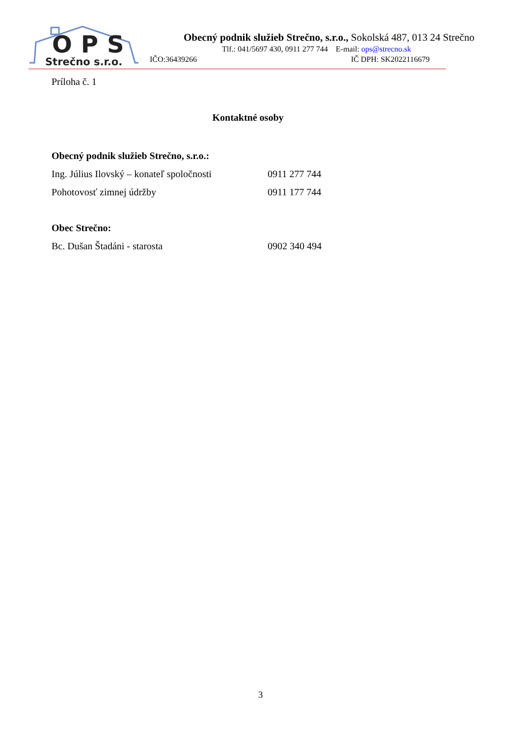OPS
Strečno s.r.o.
Obecný podnik služieb Strečno, s.r.o., Sokolská 487, 013 24 Strečno
Tlf.: 041/5697 430, 0911 277 744 E-mail: ops@strecno.sk
IČO:36439266 IČ DPH: SK2022116679
Príloha č. 1
Kontaktné osoby
Obecný podnik služieb Strečno, s.r.o.:
Ing. Július Ilovský – konateľ spoločnosti 0911 277 744
Pohotovosť zimnej údržby 0911 177 744
Obec Strečno:
Bc. Dušan Štadáni - starosta 0902 340 494
3